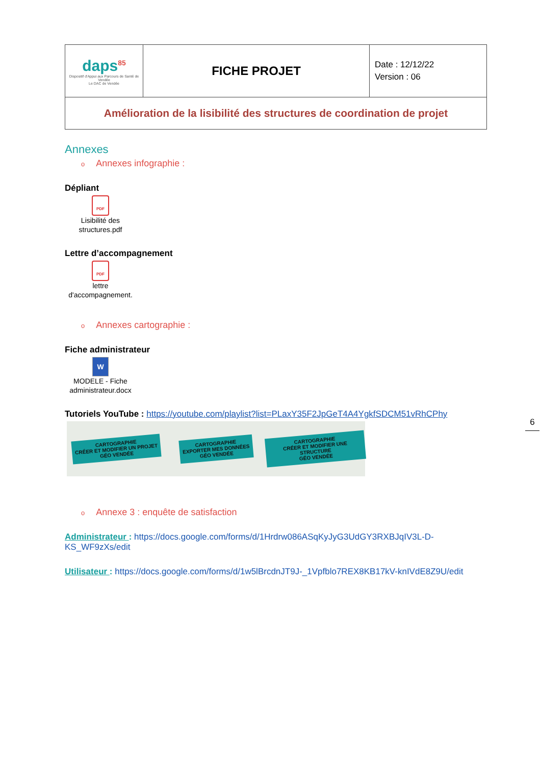| daps<sup>85</sup> Dispositif d'Appui aux Parcours de Santé de Vendée Le DAC de Vendée | FICHE PROJET | Date : 12/12/22 Version : 06 |
| Amélioration de la lisibilité des structures de coordination de projet | | |
Annexes
o Annexes infographie :
Dépliant
PDF
Lisibilité des structures.pdf
Lettre d’accompagnement
PDF
lettre d'accompagnement.
o Annexes cartographie :
Fiche administrateur
W
MODELE - Fiche administrateur.docx
Tutoriels YouTube : https://youtube.com/playlist?list=PLaxY35F2JpGeT4A4YgkfSDCM51vRhCPhy
CARTOGRAPHIE
CRÉER ET MODIFIER UN PROJET
GÉO VENDÉE
CARTOGRAPHIE
EXPORTER MES DONNÉES
GÉO VENDÉE
CARTOGRAPHIE
CRÉER ET MODIFIER UNE STRUCTURE
GÉO VENDÉE
o Annexe 3 : enquête de satisfaction
Administrateur : https://docs.google.com/forms/d/1Hrdrw086ASqKyJyG3UdGY3RXBJqIV3L-D-KS_WF9zXs/edit
Utilisateur : https://docs.google.com/forms/d/1w5lBrcdnJT9J-_1Vpfblo7REX8KB17kV-knIVdE8Z9U/edit
6